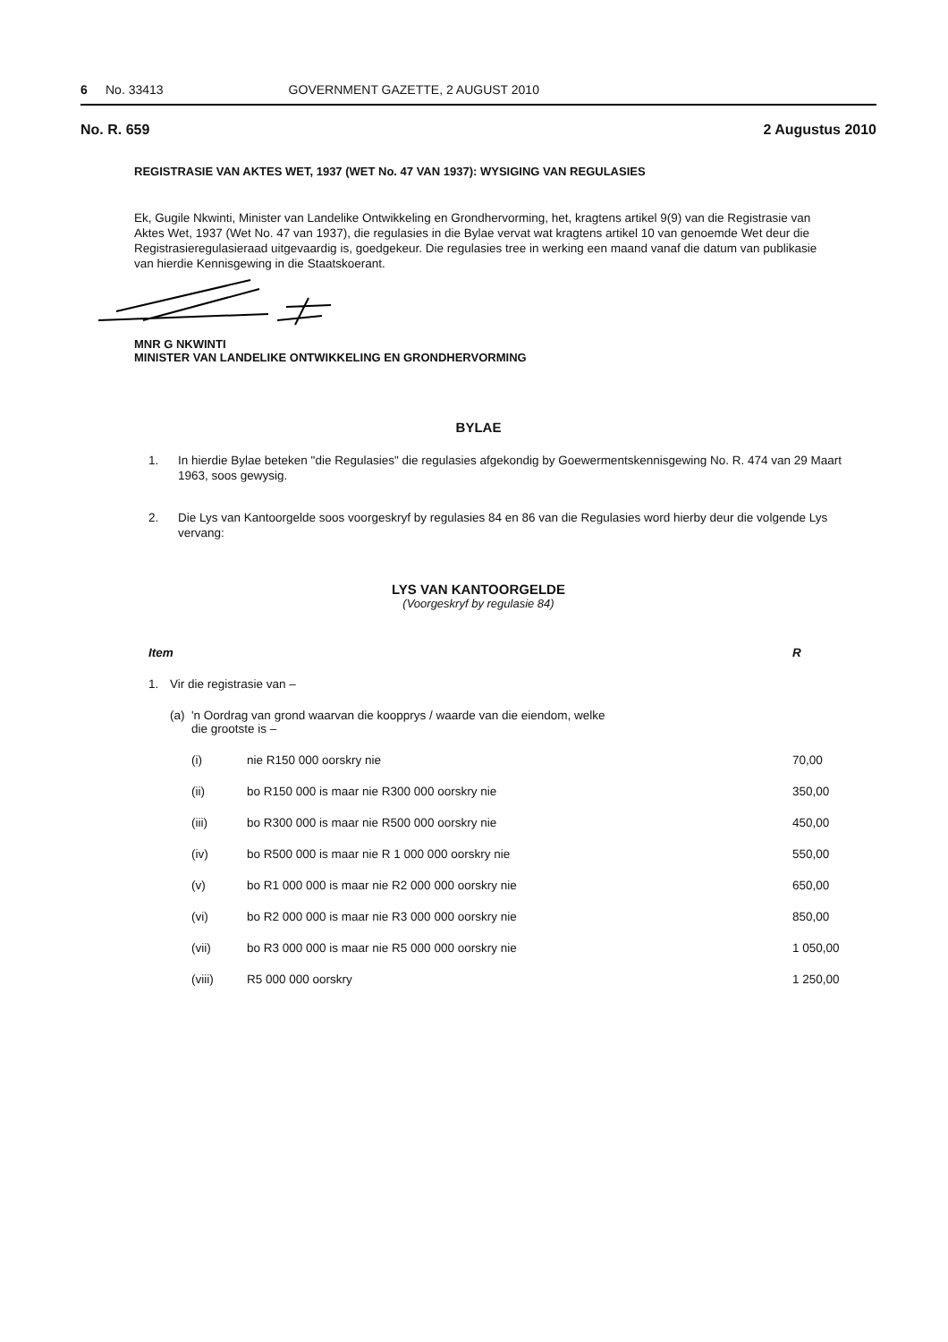6 No. 33413 GOVERNMENT GAZETTE, 2 AUGUST 2010
No. R. 659 2 Augustus 2010
REGISTRASIE VAN AKTES WET, 1937 (WET No. 47 VAN 1937): WYSIGING VAN REGULASIES
Ek, Gugile Nkwinti, Minister van Landelike Ontwikkeling en Grondhervorming, het, kragtens artikel 9(9) van die Registrasie van Aktes Wet, 1937 (Wet No. 47 van 1937), die regulasies in die Bylae vervat wat kragtens artikel 10 van genoemde Wet deur die Registrasieregulasieraad uitgevaardig is, goedgekeur. Die regulasies tree in werking een maand vanaf die datum van publikasie van hierdie Kennisgewing in die Staatskoerant.
MNR G NKWINTI
MINISTER VAN LANDELIKE ONTWIKKELING EN GRONDHERVORMING
BYLAE
1. In hierdie Bylae beteken "die Regulasies" die regulasies afgekondig by Goewermentskennisgewing No. R. 474 van 29 Maart 1963, soos gewysig.
2. Die Lys van Kantoorgelde soos voorgeskryf by regulasies 84 en 86 van die Regulasies word hierby deur die volgende Lys vervang:
LYS VAN KANTOORGELDE
(Voorgeskryf by regulasie 84)
| Item | | | | R |
| --- | --- | --- | --- | --- |
| 1. | Vir die registrasie van – | | | |
| | (a) | 'n Oordrag van grond waarvan die koopprys / waarde van die eiendom, welke die grootste is – | | |
| | | (i) | nie R150 000 oorskry nie | 70,00 |
| | | (ii) | bo R150 000 is maar nie R300 000 oorskry nie | 350,00 |
| | | (iii) | bo R300 000 is maar nie R500 000 oorskry nie | 450,00 |
| | | (iv) | bo R500 000 is maar nie R 1 000 000 oorskry nie | 550,00 |
| | | (v) | bo R1 000 000 is maar nie R2 000 000 oorskry nie | 650,00 |
| | | (vi) | bo R2 000 000 is maar nie R3 000 000 oorskry nie | 850,00 |
| | | (vii) | bo R3 000 000 is maar nie R5 000 000 oorskry nie | 1 050,00 |
| | | (viii) | R5 000 000 oorskry | 1 250,00 |